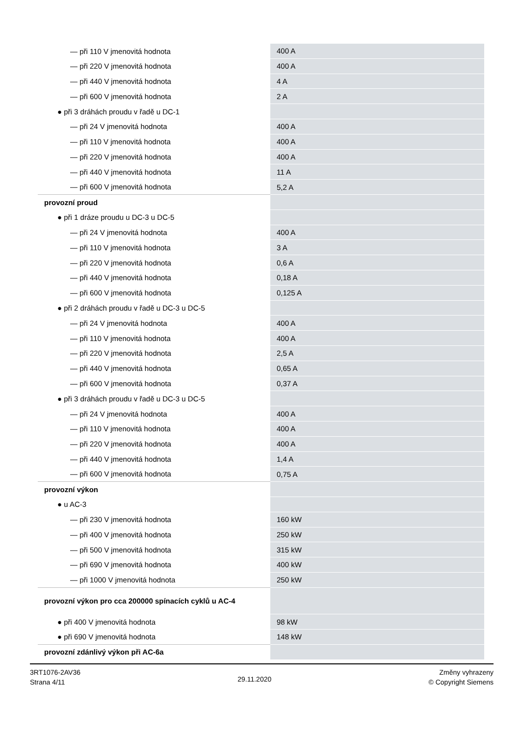| — při 110 V jmenovitá hodnota | 400 A |
| — při 220 V jmenovitá hodnota | 400 A |
| — při 440 V jmenovitá hodnota | 4 A |
| — při 600 V jmenovitá hodnota | 2 A |
| ● při 3 dráhách proudu v řadě u DC-1 | |
| — při 24 V jmenovitá hodnota | 400 A |
| — při 110 V jmenovitá hodnota | 400 A |
| — při 220 V jmenovitá hodnota | 400 A |
| — při 440 V jmenovitá hodnota | 11 A |
| — při 600 V jmenovitá hodnota | 5,2 A |
| provozní proud | |
| ● při 1 dráze proudu u DC-3 u DC-5 | |
| — při 24 V jmenovitá hodnota | 400 A |
| — při 110 V jmenovitá hodnota | 3 A |
| — při 220 V jmenovitá hodnota | 0,6 A |
| — při 440 V jmenovitá hodnota | 0,18 A |
| — při 600 V jmenovitá hodnota | 0,125 A |
| ● při 2 dráhách proudu v řadě u DC-3 u DC-5 | |
| — při 24 V jmenovitá hodnota | 400 A |
| — při 110 V jmenovitá hodnota | 400 A |
| — při 220 V jmenovitá hodnota | 2,5 A |
| — při 440 V jmenovitá hodnota | 0,65 A |
| — při 600 V jmenovitá hodnota | 0,37 A |
| ● při 3 dráhách proudu v řadě u DC-3 u DC-5 | |
| — při 24 V jmenovitá hodnota | 400 A |
| — při 110 V jmenovitá hodnota | 400 A |
| — při 220 V jmenovitá hodnota | 400 A |
| — při 440 V jmenovitá hodnota | 1,4 A |
| — při 600 V jmenovitá hodnota | 0,75 A |
| provozní výkon | |
| ● u AC-3 | |
| — při 230 V jmenovitá hodnota | 160 kW |
| — při 400 V jmenovitá hodnota | 250 kW |
| — při 500 V jmenovitá hodnota | 315 kW |
| — při 690 V jmenovitá hodnota | 400 kW |
| — při 1000 V jmenovitá hodnota | 250 kW |
| provozní výkon pro cca 200000 spínacích cyklů u AC-4 | |
| ● při 400 V jmenovitá hodnota | 98 kW |
| ● při 690 V jmenovitá hodnota | 148 kW |
| provozní zdánlivý výkon při AC-6a | |
3RT1076-2AV36
Strana 4/11
29.11.2020
Změny vyhrazeny
© Copyright Siemens